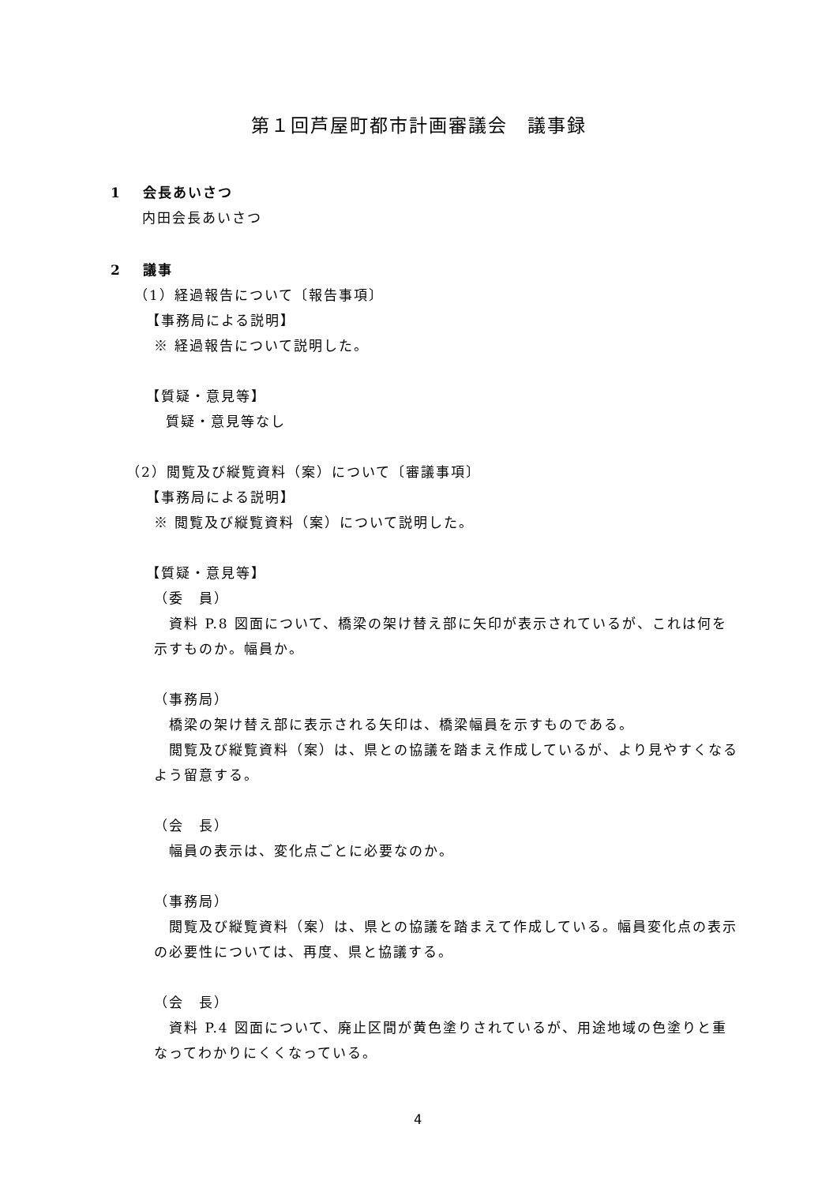第１回芦屋町都市計画審議会　議事録
1　 会長あいさつ
内田会長あいさつ
2　 議事
（1）経過報告について〔報告事項〕
【事務局による説明】
※ 経過報告について説明した。
【質疑・意見等】
質疑・意見等なし
（2）閲覧及び縦覧資料（案）について〔審議事項〕
【事務局による説明】
※ 閲覧及び縦覧資料（案）について説明した。
【質疑・意見等】
（委　員）
　資料 P.8 図面について、橋梁の架け替え部に矢印が表示されているが、これは何を示すものか。幅員か。
（事務局）
　橋梁の架け替え部に表示される矢印は、橋梁幅員を示すものである。
　閲覧及び縦覧資料（案）は、県との協議を踏まえ作成しているが、より見やすくなるよう留意する。
（会　長）
　幅員の表示は、変化点ごとに必要なのか。
（事務局）
　閲覧及び縦覧資料（案）は、県との協議を踏まえて作成している。幅員変化点の表示の必要性については、再度、県と協議する。
（会　長）
　資料 P.4 図面について、廃止区間が黄色塗りされているが、用途地域の色塗りと重なってわかりにくくなっている。
4